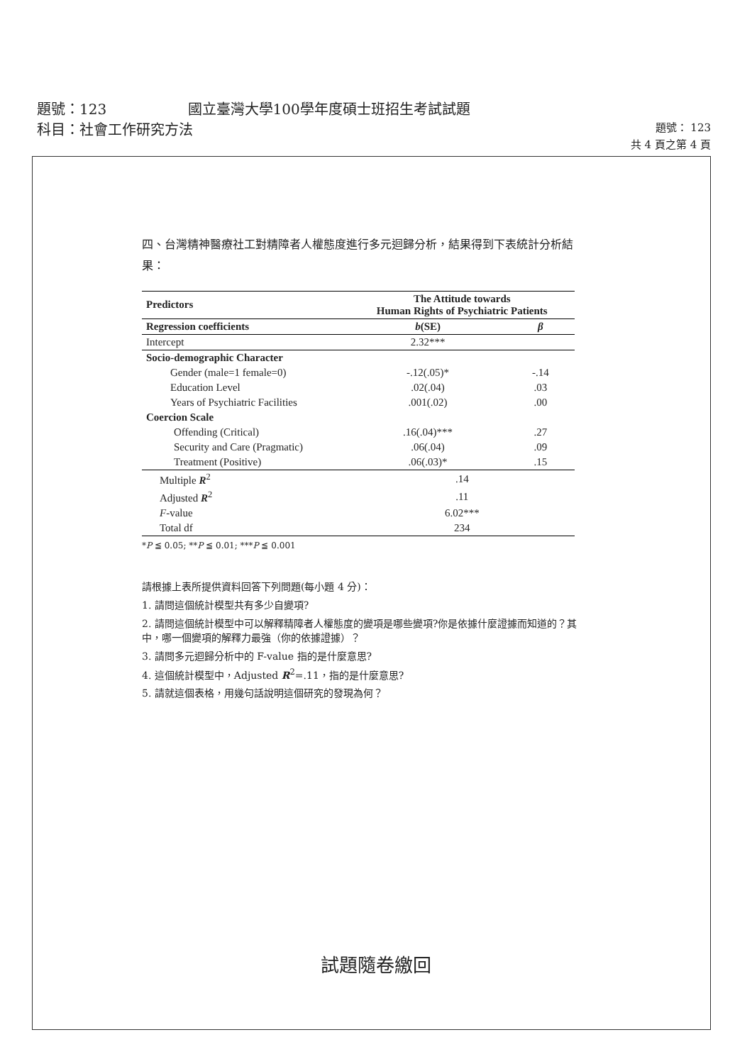題號：123 國立臺灣大學100學年度碩士班招生考試試題
科目：社會工作研究方法
題號： 123
共 4 頁之第 4 頁
四、台灣精神醫療社工對精障者人權態度進行多元迴歸分析，結果得到下表統計分析結果：
| Predictors | The Attitude towards Human Rights of Psychiatric Patients | |
| --- | --- | --- |
| Regression coefficients | b (SE) | β |
| Intercept | 2.32*** | |
| Socio-demographic Character | | |
| Gender (male=1 female=0) | -.12(.05)* | -.14 |
| Education Level | .02(.04) | .03 |
| Years of Psychiatric Facilities | .001(.02) | .00 |
| Coercion Scale | | |
| Offending (Critical) | .16(.04)*** | .27 |
| Security and Care (Pragmatic) | .06(.04) | .09 |
| Treatment (Positive) | .06(.03)* | .15 |
| Multiple R<sup>2</sup> | .14 | |
| Adjusted R<sup>2</sup> | .11 | |
| F -value | 6.02*** | |
| Total df | 234 | |
*P ≦ 0.05; **P ≦ 0.01; ***P ≦ 0.001
請根據上表所提供資料回答下列問題(每小題 4 分)：
1. 請問這個統計模型共有多少自變項?
2. 請問這個統計模型中可以解釋精障者人權態度的變項是哪些變項?你是依據什麼證據而知道的？其中，哪一個變項的解釋力最強（你的依據證據）？
3. 請問多元迴歸分析中的 F-value 指的是什麼意思?
4. 這個統計模型中，Adjusted R<sup>2</sup>=.11，指的是什麼意思?
5. 請就這個表格，用幾句話說明這個研究的發現為何？
試題隨卷繳回